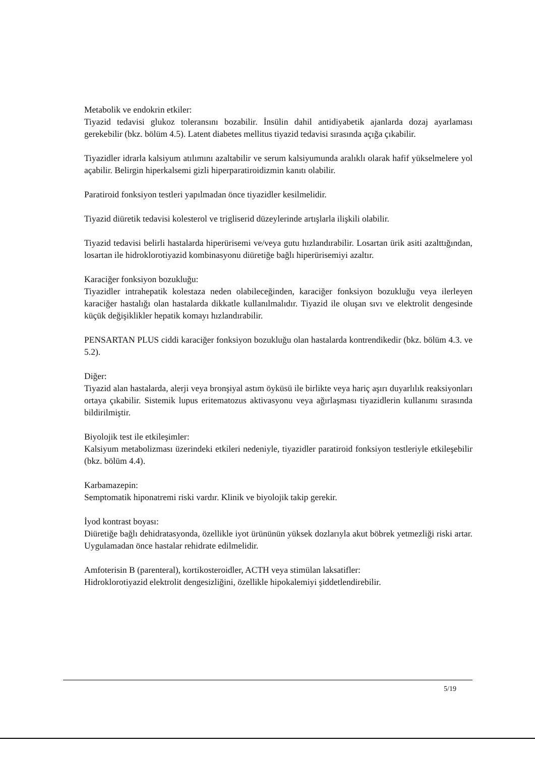Metabolik ve endokrin etkiler:
Tiyazid tedavisi glukoz toleransını bozabilir. İnsülin dahil antidiyabetik ajanlarda dozaj ayarlaması gerekebilir (bkz. bölüm 4.5). Latent diabetes mellitus tiyazid tedavisi sırasında açığa çıkabilir.
Tiyazidler idrarla kalsiyum atılımını azaltabilir ve serum kalsiyumunda aralıklı olarak hafif yükselmelere yol açabilir. Belirgin hiperkalsemi gizli hiperparatiroidizmin kanıtı olabilir.
Paratiroid fonksiyon testleri yapılmadan önce tiyazidler kesilmelidir.
Tiyazid diüretik tedavisi kolesterol ve trigliserid düzeylerinde artışlarla ilişkili olabilir.
Tiyazid tedavisi belirli hastalarda hiperürisemi ve/veya gutu hızlandırabilir. Losartan ürik asiti azalttığından, losartan ile hidroklorotiyazid kombinasyonu diüretiğe bağlı hiperürisemiyi azaltır.
Karaciğer fonksiyon bozukluğu:
Tiyazidler intrahepatik kolestaza neden olabileceğinden, karaciğer fonksiyon bozukluğu veya ilerleyen karaciğer hastalığı olan hastalarda dikkatle kullanılmalıdır. Tiyazid ile oluşan sıvı ve elektrolit dengesinde küçük değişiklikler hepatik komayı hızlandırabilir.
PENSARTAN PLUS ciddi karaciğer fonksiyon bozukluğu olan hastalarda kontrendikedir (bkz. bölüm 4.3. ve 5.2).
Diğer:
Tiyazid alan hastalarda, alerji veya bronşiyal astım öyküsü ile birlikte veya hariç aşırı duyarlılık reaksiyonları ortaya çıkabilir. Sistemik lupus eritematozus aktivasyonu veya ağırlaşması tiyazidlerin kullanımı sırasında bildirilmiştir.
Biyolojik test ile etkileşimler:
Kalsiyum metabolizması üzerindeki etkileri nedeniyle, tiyazidler paratiroid fonksiyon testleriyle etkileşebilir (bkz. bölüm 4.4).
Karbamazepin:
Semptomatik hiponatremi riski vardır. Klinik ve biyolojik takip gerekir.
İyod kontrast boyası:
Diüretiğe bağlı dehidratasyonda, özellikle iyot ürününün yüksek dozlarıyla akut böbrek yetmezliği riski artar. Uygulamadan önce hastalar rehidrate edilmelidir.
Amfoterisin B (parenteral), kortikosteroidler, ACTH veya stimülan laksatifler:
Hidroklorotiyazid elektrolit dengesizliğini, özellikle hipokalemiyi şiddetlendirebilir.
5/19